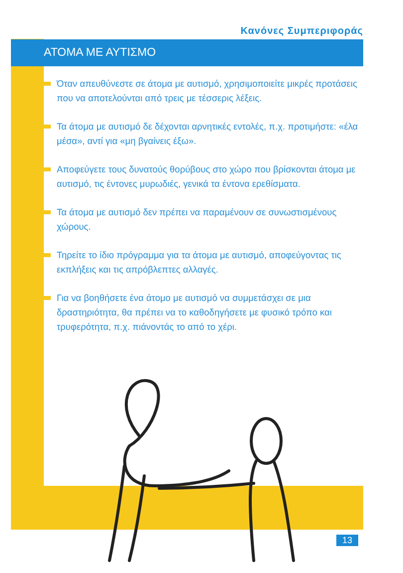Κανόνες Συμπεριφοράς
ΑΤΟΜΑ ΜΕ ΑΥΤΙΣΜΟ
Όταν απευθύνεστε σε άτομα με αυτισμό, χρησιμοποιείτε μικρές προτάσεις που να αποτελούνται από τρεις με τέσσερις λέξεις.
Τα άτομα με αυτισμό δε δέχονται αρνητικές εντολές, π.χ. προτιμήστε: «έλα μέσα», αντί για «μη βγαίνεις έξω».
Αποφεύγετε τους δυνατούς θορύβους στο χώρο που βρίσκονται άτομα με αυτισμό, τις έντονες μυρωδιές, γενικά τα έντονα ερεθίσματα.
Τα άτομα με αυτισμό δεν πρέπει να παραμένουν σε συνωστισμένους χώρους.
Τηρείτε το ίδιο πρόγραμμα για τα άτομα με αυτισμό, αποφεύγοντας τις εκπλήξεις και τις απρόβλεπτες αλλαγές.
Για να βοηθήσετε ένα άτομο με αυτισμό να συμμετάσχει σε μια δραστηριότητα, θα πρέπει να το καθοδηγήσετε με φυσικό τρόπο και τρυφερότητα, π.χ. πιάνοντάς το από το χέρι.
13